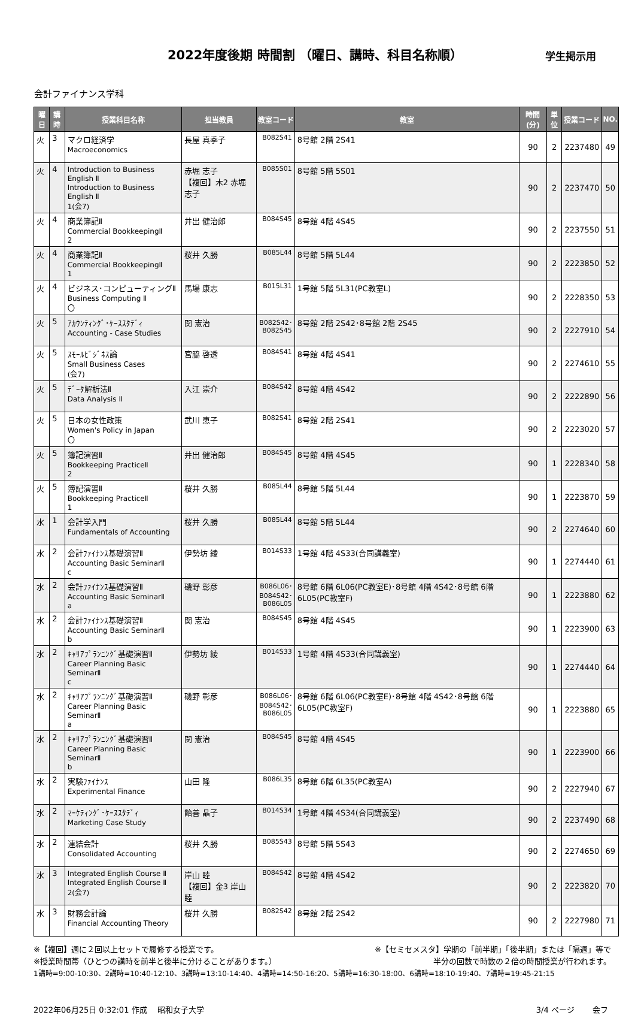2022年度後期 時間割 （曜日、講時、科目名称順）
学生掲示用
会計ファイナンス学科
| 曜日 | 講時 | 授業科目名称 | 担当教員 | 教室コード | 教室 | 時間(分) | 単位 | 授業コード | NO. |
| --- | --- | --- | --- | --- | --- | --- | --- | --- | --- |
| 火 | 3 | マクロ経済学 Macroeconomics | 長屋 真季子 | B082S41 | 8号館 2階 2S41 | 90 | 2 | 2237480 | 49 |
| 火 | 4 | Introduction to Business English Ⅱ Introduction to Business English Ⅱ 1(会7) | 赤堀 志子 【複回】木2 赤堀 志子 | B085S01 | 8号館 5階 5S01 | 90 | 2 | 2237470 | 50 |
| 火 | 4 | 商業簿記Ⅱ Commercial BookkeepingⅡ 2 | 井出 健治郎 | B084S45 | 8号館 4階 4S45 | 90 | 2 | 2237550 | 51 |
| 火 | 4 | 商業簿記Ⅱ Commercial BookkeepingⅡ 1 | 桜井 久勝 | B085L44 | 8号館 5階 5L44 | 90 | 2 | 2223850 | 52 |
| 火 | 4 | ビジネス･コンピューティングⅡ Business Computing Ⅱ 〇 | 馬場 康志 | B015L31 | 1号館 5階 5L31(PC教室L) | 90 | 2 | 2228350 | 53 |
| 火 | 5 | ｱｶｳﾝﾃｨﾝｸﾞ･ｹｰｽｽﾀﾃﾞｨ Accounting - Case Studies | 関 憲治 | B082S42･ B082S45 | 8号館 2階 2S42･8号館 2階 2S45 | 90 | 2 | 2227910 | 54 |
| 火 | 5 | ｽﾓｰﾙﾋﾞｼﾞﾈｽ論 Small Business Cases (会7) | 宮脇 啓透 | B084S41 | 8号館 4階 4S41 | 90 | 2 | 2274610 | 55 |
| 火 | 5 | ﾃﾞｰﾀ解析法Ⅱ Data Analysis Ⅱ | 入江 崇介 | B084S42 | 8号館 4階 4S42 | 90 | 2 | 2222890 | 56 |
| 火 | 5 | 日本の女性政策 Women's Policy in Japan 〇 | 武川 恵子 | B082S41 | 8号館 2階 2S41 | 90 | 2 | 2223020 | 57 |
| 火 | 5 | 簿記演習Ⅱ Bookkeeping PracticeⅡ 2 | 井出 健治郎 | B084S45 | 8号館 4階 4S45 | 90 | 1 | 2228340 | 58 |
| 火 | 5 | 簿記演習Ⅱ Bookkeeping PracticeⅡ 1 | 桜井 久勝 | B085L44 | 8号館 5階 5L44 | 90 | 1 | 2223870 | 59 |
| 水 | 1 | 会計学入門 Fundamentals of Accounting | 桜井 久勝 | B085L44 | 8号館 5階 5L44 | 90 | 2 | 2274640 | 60 |
| 水 | 2 | 会計ﾌｧｲﾅﾝｽ基礎演習Ⅱ Accounting Basic SeminarⅡ c | 伊勢坊 綾 | B014S33 | 1号館 4階 4S33(合同講義室) | 90 | 1 | 2274440 | 61 |
| 水 | 2 | 会計ﾌｧｲﾅﾝｽ基礎演習Ⅱ Accounting Basic SeminarⅡ a | 磯野 彰彦 | B086L06･ B084S42･ B086L05 | 8号館 6階 6L06(PC教室E)･8号館 4階 4S42･8号館 6階 6L05(PC教室F) | 90 | 1 | 2223880 | 62 |
| 水 | 2 | 会計ﾌｧｲﾅﾝｽ基礎演習Ⅱ Accounting Basic SeminarⅡ b | 関 憲治 | B084S45 | 8号館 4階 4S45 | 90 | 1 | 2223900 | 63 |
| 水 | 2 | ｷｬﾘｱﾌﾟﾗﾝﾆﾝｸﾞ基礎演習Ⅱ Career Planning Basic SeminarⅡ c | 伊勢坊 綾 | B014S33 | 1号館 4階 4S33(合同講義室) | 90 | 1 | 2274440 | 64 |
| 水 | 2 | ｷｬﾘｱﾌﾟﾗﾝﾆﾝｸﾞ基礎演習Ⅱ Career Planning Basic SeminarⅡ a | 磯野 彰彦 | B086L06･ B084S42･ B086L05 | 8号館 6階 6L06(PC教室E)･8号館 4階 4S42･8号館 6階 6L05(PC教室F) | 90 | 1 | 2223880 | 65 |
| 水 | 2 | ｷｬﾘｱﾌﾟﾗﾝﾆﾝｸﾞ基礎演習Ⅱ Career Planning Basic SeminarⅡ b | 関 憲治 | B084S45 | 8号館 4階 4S45 | 90 | 1 | 2223900 | 66 |
| 水 | 2 | 実験ﾌｧｲﾅﾝｽ Experimental Finance | 山田 隆 | B086L35 | 8号館 6階 6L35(PC教室A) | 90 | 2 | 2227940 | 67 |
| 水 | 2 | ﾏｰｹﾃｨﾝｸﾞ･ｹｰｽｽﾀﾃﾞｨ Marketing Case Study | 飴善 晶子 | B014S34 | 1号館 4階 4S34(合同講義室) | 90 | 2 | 2237490 | 68 |
| 水 | 2 | 連結会計 Consolidated Accounting | 桜井 久勝 | B085S43 | 8号館 5階 5S43 | 90 | 2 | 2274650 | 69 |
| 水 | 3 | Integrated English Course Ⅱ Integrated English Course Ⅱ 2(会7) | 岸山 睦 【複回】金3 岸山 睦 | B084S42 | 8号館 4階 4S42 | 90 | 2 | 2223820 | 70 |
| 水 | 3 | 財務会計論 Financial Accounting Theory | 桜井 久勝 | B082S42 | 8号館 2階 2S42 | 90 | 2 | 2227980 | 71 |
※【複回】週に２回以上セットで履修する授業です。 ※【セミセメスタ】学期の「前半期」「後半期」または「隔週」等で
※授業時間帯（ひとつの講時を前半と後半に分けることがあります。） 半分の回数で時数の２倍の時間授業が行われます。
1講時=9:00-10:30、2講時=10:40-12:10、3講時=13:10-14:40、4講時=14:50-16:20、5講時=16:30-18:00、6講時=18:10-19:40、7講時=19:45-21:15
2022年06月25日 0:32:01 作成　 昭和女子大学 3/4 ページ　　 会フ